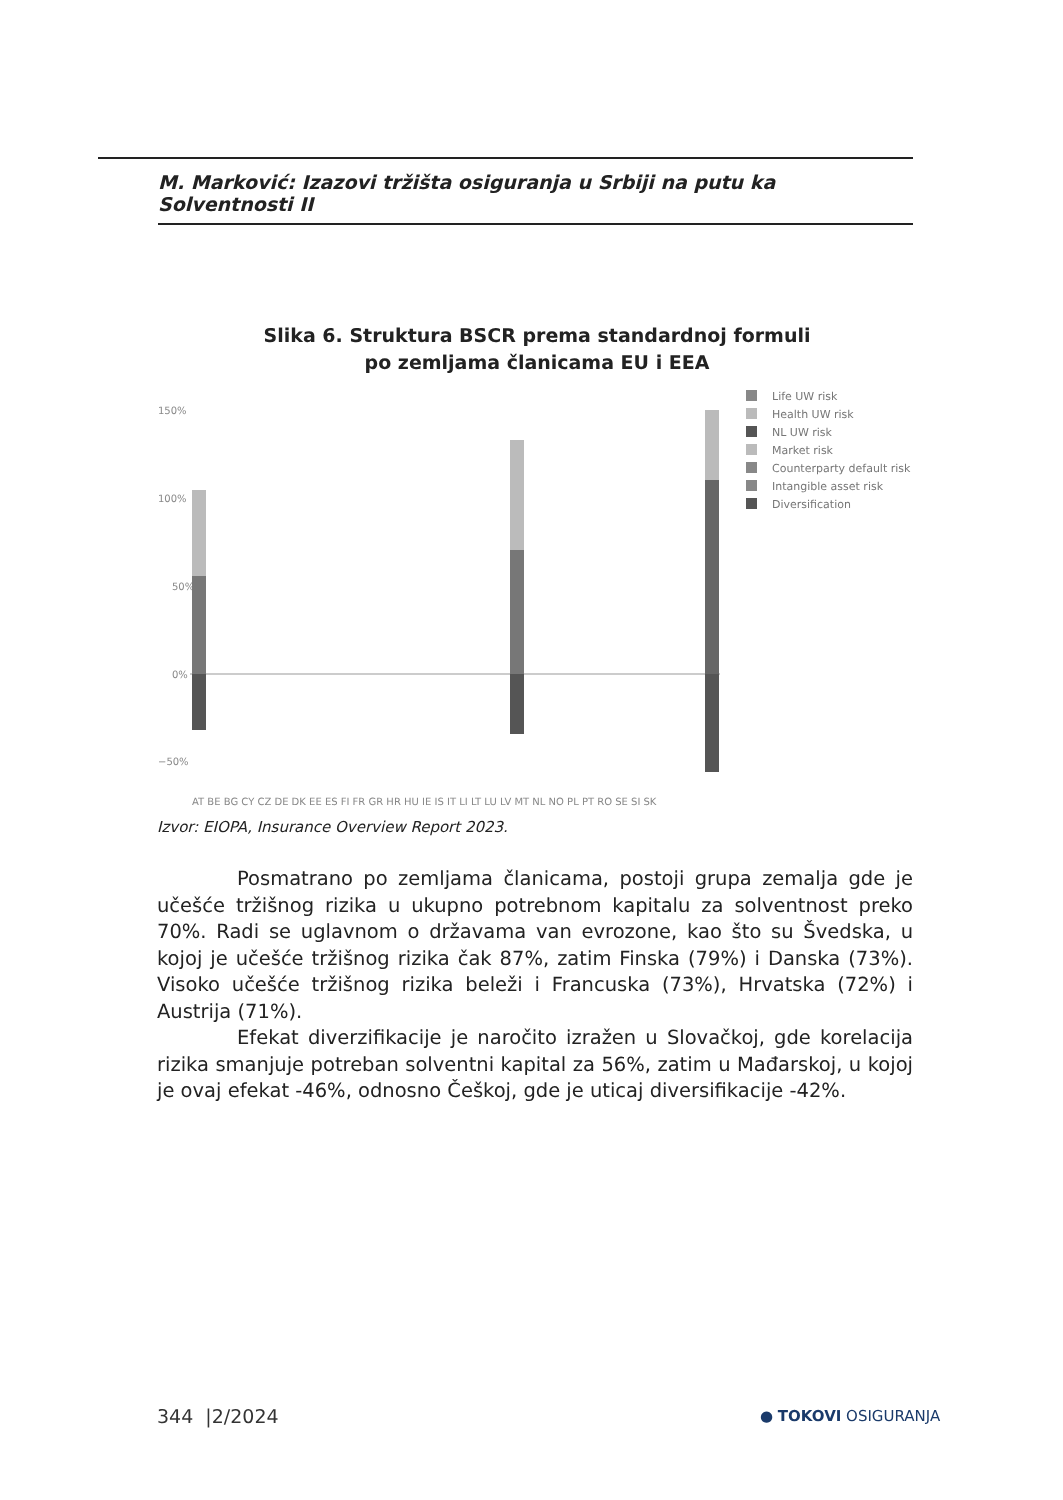M. Marković: Izazovi tržišta osiguranja u Srbiji na putu ka Solventnosti II
Slika 6. Struktura BSCR prema standardnoj formuli
po zemljama članicama EU i EEA
150%
100%
50%
0%
−50%
AT BE BG CY CZ DE DK EE ES FI FR GR HR HU IE IS IT LI LT LU LV MT NL NO PL PT RO SE SI SK
Life UW risk
Health UW risk
NL UW risk
Market risk
Counterparty default risk
Intangible asset risk
Diversification
Izvor: EIOPA, Insurance Overview Report 2023.
Posmatrano po zemljama članicama, postoji grupa zemalja gde je učešće tržišnog rizika u ukupno potrebnom kapitalu za solventnost preko 70%. Radi se uglavnom o državama van evrozone, kao što su Švedska, u kojoj je učešće tržišnog rizika čak 87%, zatim Finska (79%) i Danska (73%). Visoko učešće tržišnog rizika beleži i Francuska (73%), Hrvatska (72%) i Austrija (71%).
Efekat diverzifikacije je naročito izražen u Slovačkoj, gde korelacija rizika smanjuje potreban solventni kapital za 56%, zatim u Mađarskoj, u kojoj je ovaj efekat -46%, odnosno Češkoj, gde je uticaj diversifikacije -42%.
344 |2/2024 ● TOKOVI OSIGURANJA